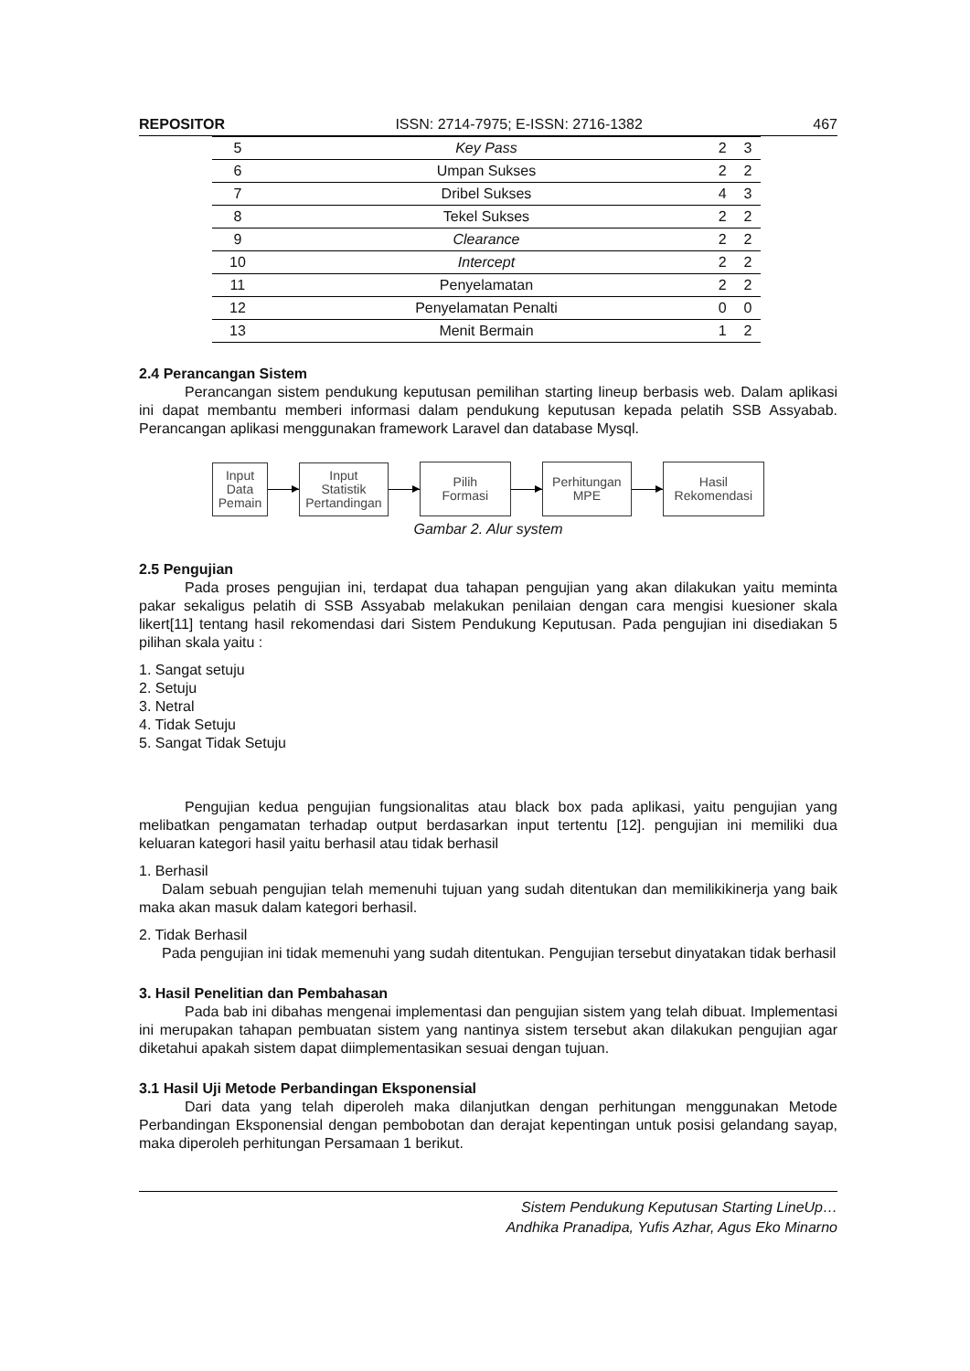REPOSITOR ISSN: 2714-7975; E-ISSN: 2716-1382 467
| 5 | Key Pass | 2 | 3 |
| 6 | Umpan Sukses | 2 | 2 |
| 7 | Dribel Sukses | 4 | 3 |
| 8 | Tekel Sukses | 2 | 2 |
| 9 | Clearance | 2 | 2 |
| 10 | Intercept | 2 | 2 |
| 11 | Penyelamatan | 2 | 2 |
| 12 | Penyelamatan Penalti | 0 | 0 |
| 13 | Menit Bermain | 1 | 2 |
2.4 Perancangan Sistem
Perancangan sistem pendukung keputusan pemilihan starting lineup berbasis web. Dalam aplikasi ini dapat membantu memberi informasi dalam pendukung keputusan kepada pelatih SSB Assyabab. Perancangan aplikasi menggunakan framework Laravel dan database Mysql.
Input
Data
Pemain
Input
Statistik
Pertandingan
Pilih
Formasi
Perhitungan
MPE
Hasil
Rekomendasi
Gambar 2. Alur system
2.5 Pengujian
Pada proses pengujian ini, terdapat dua tahapan pengujian yang akan dilakukan yaitu meminta pakar sekaligus pelatih di SSB Assyabab melakukan penilaian dengan cara mengisi kuesioner skala likert[11] tentang hasil rekomendasi dari Sistem Pendukung Keputusan. Pada pengujian ini disediakan 5 pilihan skala yaitu :
1. Sangat setuju
2. Setuju
3. Netral
4. Tidak Setuju
5. Sangat Tidak Setuju
Pengujian kedua pengujian fungsionalitas atau black box pada aplikasi, yaitu pengujian yang melibatkan pengamatan terhadap output berdasarkan input tertentu [12]. pengujian ini memiliki dua keluaran kategori hasil yaitu berhasil atau tidak berhasil
1. Berhasil
Dalam sebuah pengujian telah memenuhi tujuan yang sudah ditentukan dan memilikikinerja yang baik maka akan masuk dalam kategori berhasil.
2. Tidak Berhasil
Pada pengujian ini tidak memenuhi yang sudah ditentukan. Pengujian tersebut dinyatakan tidak berhasil
3. Hasil Penelitian dan Pembahasan
Pada bab ini dibahas mengenai implementasi dan pengujian sistem yang telah dibuat. Implementasi ini merupakan tahapan pembuatan sistem yang nantinya sistem tersebut akan dilakukan pengujian agar diketahui apakah sistem dapat diimplementasikan sesuai dengan tujuan.
3.1 Hasil Uji Metode Perbandingan Eksponensial
Dari data yang telah diperoleh maka dilanjutkan dengan perhitungan menggunakan Metode Perbandingan Eksponensial dengan pembobotan dan derajat kepentingan untuk posisi gelandang sayap, maka diperoleh perhitungan Persamaan 1 berikut.
Sistem Pendukung Keputusan Starting LineUp…
Andhika Pranadipa, Yufis Azhar, Agus Eko Minarno